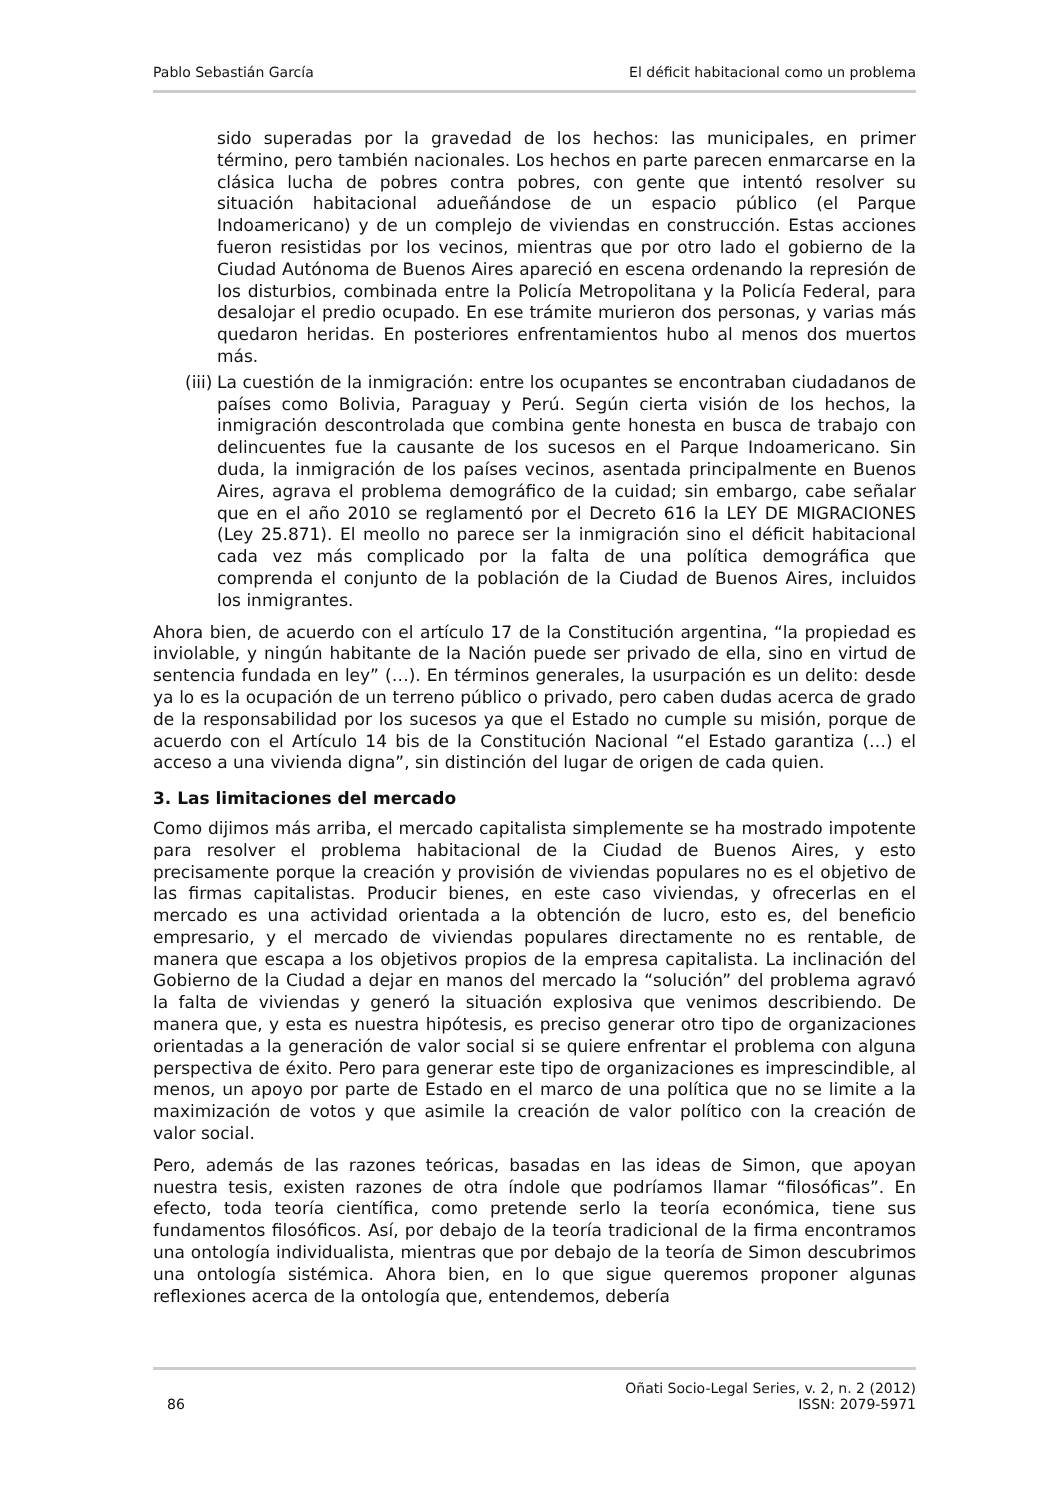Pablo Sebastián García El déficit habitacional como un problema
sido superadas por la gravedad de los hechos: las municipales, en primer término, pero también nacionales. Los hechos en parte parecen enmarcarse en la clásica lucha de pobres contra pobres, con gente que intentó resolver su situación habitacional adueñándose de un espacio público (el Parque Indoamericano) y de un complejo de viviendas en construcción. Estas acciones fueron resistidas por los vecinos, mientras que por otro lado el gobierno de la Ciudad Autónoma de Buenos Aires apareció en escena ordenando la represión de los disturbios, combinada entre la Policía Metropolitana y la Policía Federal, para desalojar el predio ocupado. En ese trámite murieron dos personas, y varias más quedaron heridas. En posteriores enfrentamientos hubo al menos dos muertos más.
(iii)
La cuestión de la inmigración: entre los ocupantes se encontraban ciudadanos de países como Bolivia, Paraguay y Perú. Según cierta visión de los hechos, la inmigración descontrolada que combina gente honesta en busca de trabajo con delincuentes fue la causante de los sucesos en el Parque Indoamericano. Sin duda, la inmigración de los países vecinos, asentada principalmente en Buenos Aires, agrava el problema demográfico de la cuidad; sin embargo, cabe señalar que en el año 2010 se reglamentó por el Decreto 616 la LEY DE MIGRACIONES (Ley 25.871). El meollo no parece ser la inmigración sino el déficit habitacional cada vez más complicado por la falta de una política demográfica que comprenda el conjunto de la población de la Ciudad de Buenos Aires, incluidos los inmigrantes.
Ahora bien, de acuerdo con el artículo 17 de la Constitución argentina, “la propiedad es inviolable, y ningún habitante de la Nación puede ser privado de ella, sino en virtud de sentencia fundada en ley” (…). En términos generales, la usurpación es un delito: desde ya lo es la ocupación de un terreno público o privado, pero caben dudas acerca de grado de la responsabilidad por los sucesos ya que el Estado no cumple su misión, porque de acuerdo con el Artículo 14 bis de la Constitución Nacional “el Estado garantiza (…) el acceso a una vivienda digna”, sin distinción del lugar de origen de cada quien.
3. Las limitaciones del mercado
Como dijimos más arriba, el mercado capitalista simplemente se ha mostrado impotente para resolver el problema habitacional de la Ciudad de Buenos Aires, y esto precisamente porque la creación y provisión de viviendas populares no es el objetivo de las firmas capitalistas. Producir bienes, en este caso viviendas, y ofrecerlas en el mercado es una actividad orientada a la obtención de lucro, esto es, del beneficio empresario, y el mercado de viviendas populares directamente no es rentable, de manera que escapa a los objetivos propios de la empresa capitalista. La inclinación del Gobierno de la Ciudad a dejar en manos del mercado la “solución” del problema agravó la falta de viviendas y generó la situación explosiva que venimos describiendo. De manera que, y esta es nuestra hipótesis, es preciso generar otro tipo de organizaciones orientadas a la generación de valor social si se quiere enfrentar el problema con alguna perspectiva de éxito. Pero para generar este tipo de organizaciones es imprescindible, al menos, un apoyo por parte de Estado en el marco de una política que no se limite a la maximización de votos y que asimile la creación de valor político con la creación de valor social.
Pero, además de las razones teóricas, basadas en las ideas de Simon, que apoyan nuestra tesis, existen razones de otra índole que podríamos llamar “filosóficas”. En efecto, toda teoría científica, como pretende serlo la teoría económica, tiene sus fundamentos filosóficos. Así, por debajo de la teoría tradicional de la firma encontramos una ontología individualista, mientras que por debajo de la teoría de Simon descubrimos una ontología sistémica. Ahora bien, en lo que sigue queremos proponer algunas reflexiones acerca de la ontología que, entendemos, debería
86 Oñati Socio-Legal Series, v. 2, n. 2 (2012)
ISSN: 2079-5971